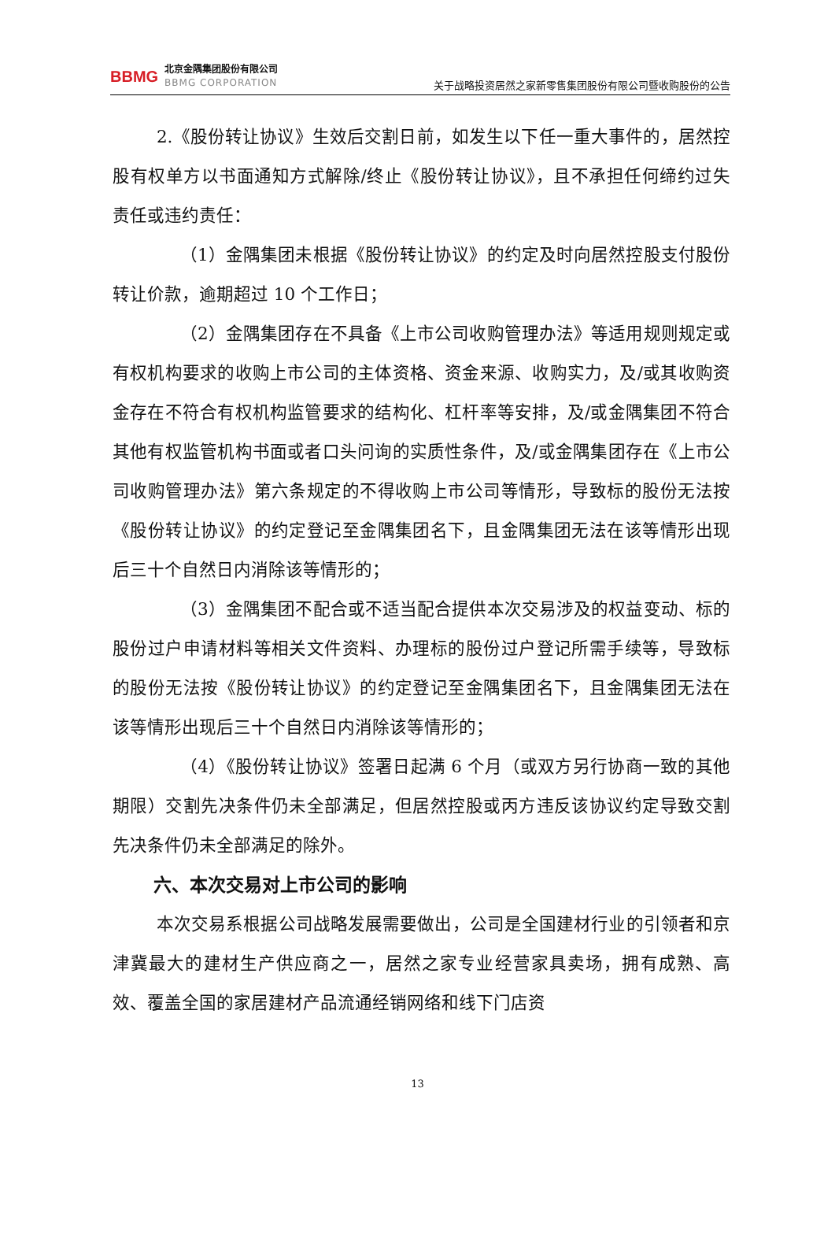BBMG
北京金隅集团股份有限公司
BBMG CORPORATION
关于战略投资居然之家新零售集团股份有限公司暨收购股份的公告
2.《股份转让协议》生效后交割日前，如发生以下任一重大事件的，居然控股有权单方以书面通知方式解除/终止《股份转让协议》，且不承担任何缔约过失责任或违约责任：
（1）金隅集团未根据《股份转让协议》的约定及时向居然控股支付股份转让价款，逾期超过 10 个工作日；
（2）金隅集团存在不具备《上市公司收购管理办法》等适用规则规定或有权机构要求的收购上市公司的主体资格、资金来源、收购实力，及/或其收购资金存在不符合有权机构监管要求的结构化、杠杆率等安排，及/或金隅集团不符合其他有权监管机构书面或者口头问询的实质性条件，及/或金隅集团存在《上市公司收购管理办法》第六条规定的不得收购上市公司等情形，导致标的股份无法按《股份转让协议》的约定登记至金隅集团名下，且金隅集团无法在该等情形出现后三十个自然日内消除该等情形的；
（3）金隅集团不配合或不适当配合提供本次交易涉及的权益变动、标的股份过户申请材料等相关文件资料、办理标的股份过户登记所需手续等，导致标的股份无法按《股份转让协议》的约定登记至金隅集团名下，且金隅集团无法在该等情形出现后三十个自然日内消除该等情形的；
（4）《股份转让协议》签署日起满 6 个月（或双方另行协商一致的其他期限）交割先决条件仍未全部满足，但居然控股或丙方违反该协议约定导致交割先决条件仍未全部满足的除外。
六、本次交易对上市公司的影响
本次交易系根据公司战略发展需要做出，公司是全国建材行业的引领者和京津冀最大的建材生产供应商之一，居然之家专业经营家具卖场，拥有成熟、高效、覆盖全国的家居建材产品流通经销网络和线下门店资
13